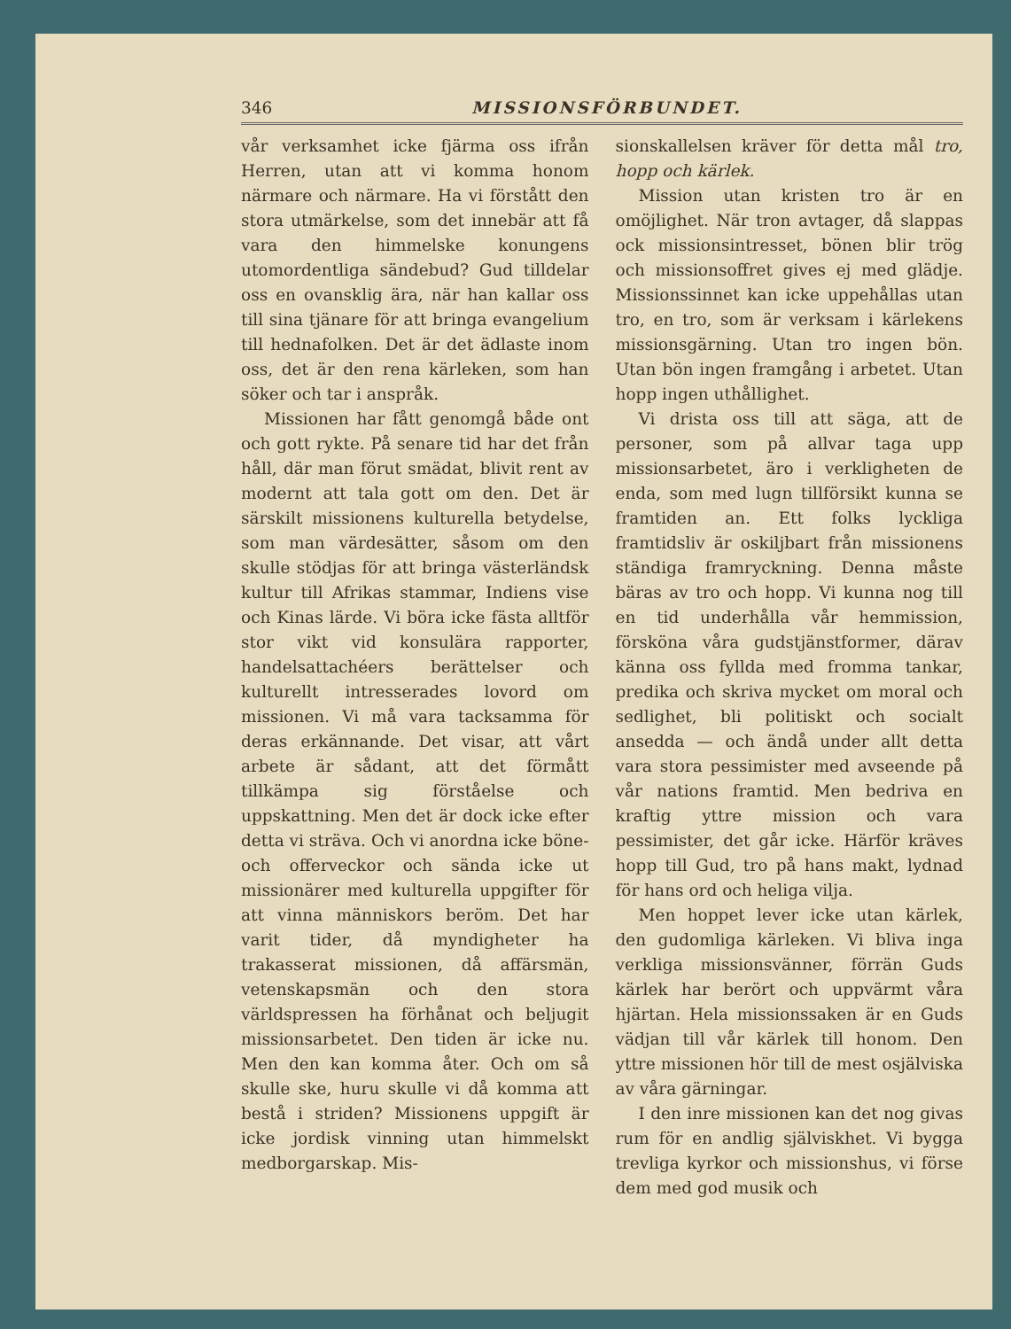346 MISSIONSFÖRBUNDET.
vår verksamhet icke fjärma oss ifrån Herren, utan att vi komma honom närmare och närmare. Ha vi förstått den stora utmärkelse, som det innebär att få vara den himmelske konungens utomordentliga sändebud? Gud tilldelar oss en ovansklig ära, när han kallar oss till sina tjänare för att bringa evangelium till hednafolken. Det är det ädlaste inom oss, det är den rena kärleken, som han söker och tar i anspråk.
Missionen har fått genomgå både ont och gott rykte. På senare tid har det från håll, där man förut smädat, blivit rent av modernt att tala gott om den. Det är särskilt missionens kulturella betydelse, som man värdesätter, såsom om den skulle stödjas för att bringa västerländsk kultur till Afrikas stammar, Indiens vise och Kinas lärde. Vi böra icke fästa alltför stor vikt vid konsulära rapporter, handelsattachéers berättelser och kulturellt intresserades lovord om missionen. Vi må vara tacksamma för deras erkännande. Det visar, att vårt arbete är sådant, att det förmått tillkämpa sig förståelse och uppskattning. Men det är dock icke efter detta vi sträva. Och vi anordna icke böne- och offerveckor och sända icke ut missionärer med kulturella uppgifter för att vinna människors beröm. Det har varit tider, då myndigheter ha trakasserat missionen, då affärsmän, vetenskapsmän och den stora världspressen ha förhånat och beljugit missionsarbetet. Den tiden är icke nu. Men den kan komma åter. Och om så skulle ske, huru skulle vi då komma att bestå i striden? Missionens uppgift är icke jordisk vinning utan himmelskt medborgarskap. Mis-
sionskallelsen kräver för detta mål tro, hopp och kärlek.
Mission utan kristen tro är en omöjlighet. När tron avtager, då slappas ock missionsintresset, bönen blir trög och missionsoffret gives ej med glädje. Missionssinnet kan icke uppehållas utan tro, en tro, som är verksam i kärlekens missionsgärning. Utan tro ingen bön. Utan bön ingen framgång i arbetet. Utan hopp ingen uthållighet.
Vi drista oss till att säga, att de personer, som på allvar taga upp missionsarbetet, äro i verkligheten de enda, som med lugn tillförsikt kunna se framtiden an. Ett folks lyckliga framtidsliv är oskiljbart från missionens ständiga framryckning. Denna måste bäras av tro och hopp. Vi kunna nog till en tid underhålla vår hemmission, försköna våra gudstjänstformer, därav känna oss fyllda med fromma tankar, predika och skriva mycket om moral och sedlighet, bli politiskt och socialt ansedda — och ändå under allt detta vara stora pessimister med avseende på vår nations framtid. Men bedriva en kraftig yttre mission och vara pessimister, det går icke. Härför kräves hopp till Gud, tro på hans makt, lydnad för hans ord och heliga vilja.
Men hoppet lever icke utan kärlek, den gudomliga kärleken. Vi bliva inga verkliga missionsvänner, förrän Guds kärlek har berört och uppvärmt våra hjärtan. Hela missionssaken är en Guds vädjan till vår kärlek till honom. Den yttre missionen hör till de mest osjälviska av våra gärningar.
I den inre missionen kan det nog givas rum för en andlig själviskhet. Vi bygga trevliga kyrkor och missionshus, vi förse dem med god musik och